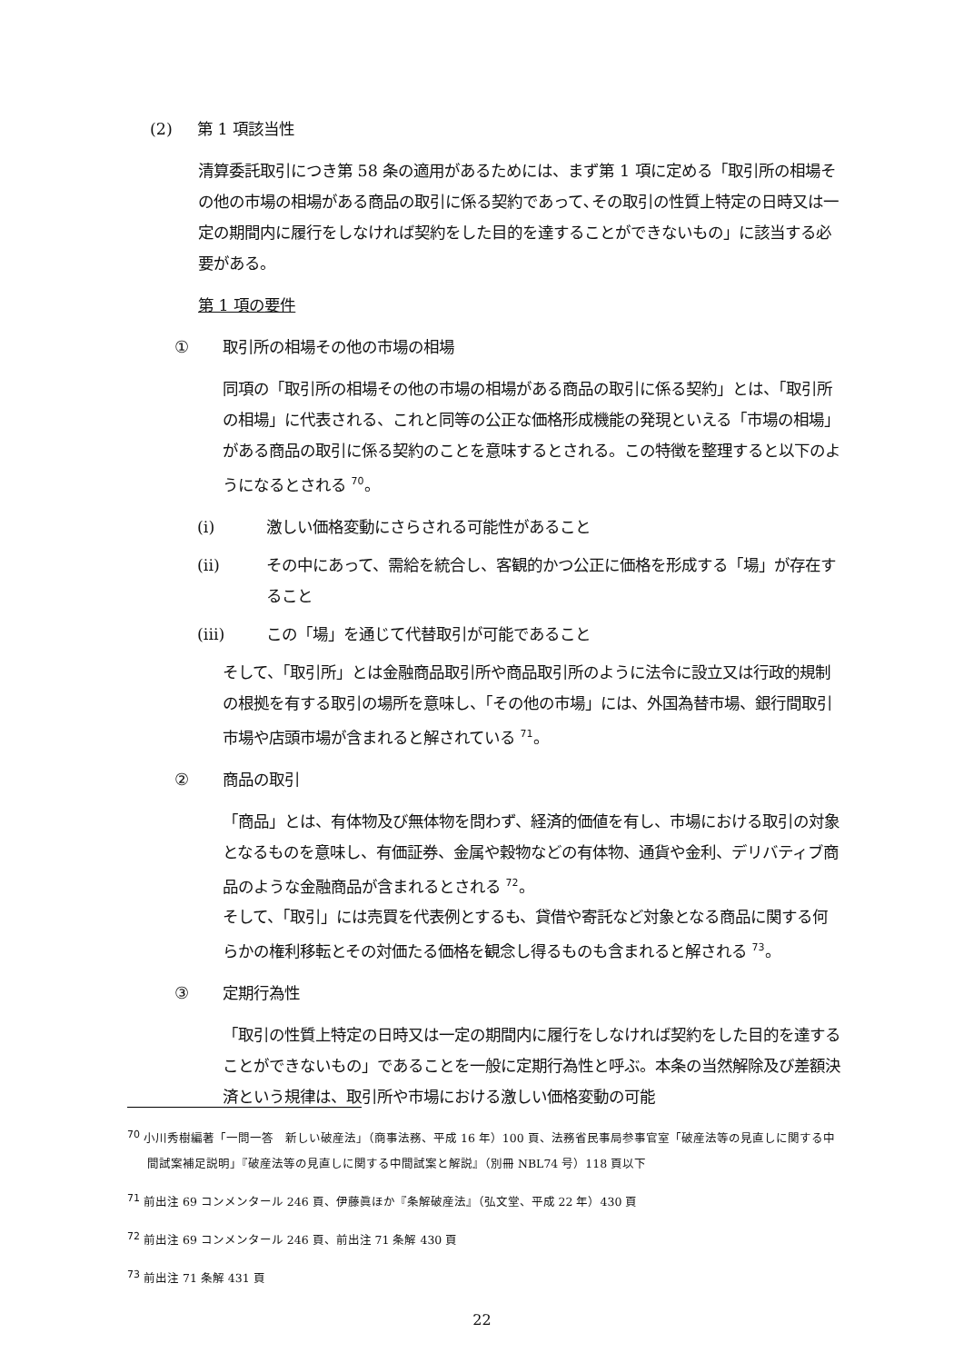(2) 第 1 項該当性
清算委託取引につき第 58 条の適用があるためには、まず第 1 項に定める「取引所の相場その他の市場の相場がある商品の取引に係る契約であって､その取引の性質上特定の日時又は一定の期間内に履行をしなければ契約をした目的を達することができないもの」に該当する必要がある。
第 1 項の要件
① 取引所の相場その他の市場の相場
同項の「取引所の相場その他の市場の相場がある商品の取引に係る契約」とは、「取引所の相場」に代表される、これと同等の公正な価格形成機能の発現といえる「市場の相場」がある商品の取引に係る契約のことを意味するとされる。この特徴を整理すると以下のようになるとされる <sup>70</sup>。
(i) 激しい価格変動にさらされる可能性があること
(ii) その中にあって、需給を統合し、客観的かつ公正に価格を形成する「場」が存在すること
(iii) この「場」を通じて代替取引が可能であること
そして、「取引所」とは金融商品取引所や商品取引所のように法令に設立又は行政的規制の根拠を有する取引の場所を意味し、「その他の市場」には、外国為替市場、銀行間取引市場や店頭市場が含まれると解されている <sup>71</sup>。
② 商品の取引
「商品」とは、有体物及び無体物を問わず、経済的価値を有し、市場における取引の対象となるものを意味し、有価証券、金属や穀物などの有体物、通貨や金利、デリバティブ商品のような金融商品が含まれるとされる <sup>72</sup>。
そして、「取引」には売買を代表例とするも、貸借や寄託など対象となる商品に関する何らかの権利移転とその対価たる価格を観念し得るものも含まれると解される <sup>73</sup>。
③ 定期行為性
「取引の性質上特定の日時又は一定の期間内に履行をしなければ契約をした目的を達することができないもの」であることを一般に定期行為性と呼ぶ。本条の当然解除及び差額決済という規律は、取引所や市場における激しい価格変動の可能
<sup>70</sup> 小川秀樹編著「一問一答　新しい破産法」（商事法務、平成 16 年）100 頁、法務省民事局参事官室「破産法等の見直しに関する中間試案補足説明」『破産法等の見直しに関する中間試案と解説』（別冊 NBL74 号）118 頁以下
<sup>71</sup> 前出注 69 コンメンタール 246 頁、伊藤眞ほか『条解破産法』（弘文堂、平成 22 年）430 頁
<sup>72</sup> 前出注 69 コンメンタール 246 頁、前出注 71 条解 430 頁
<sup>73</sup> 前出注 71 条解 431 頁
22